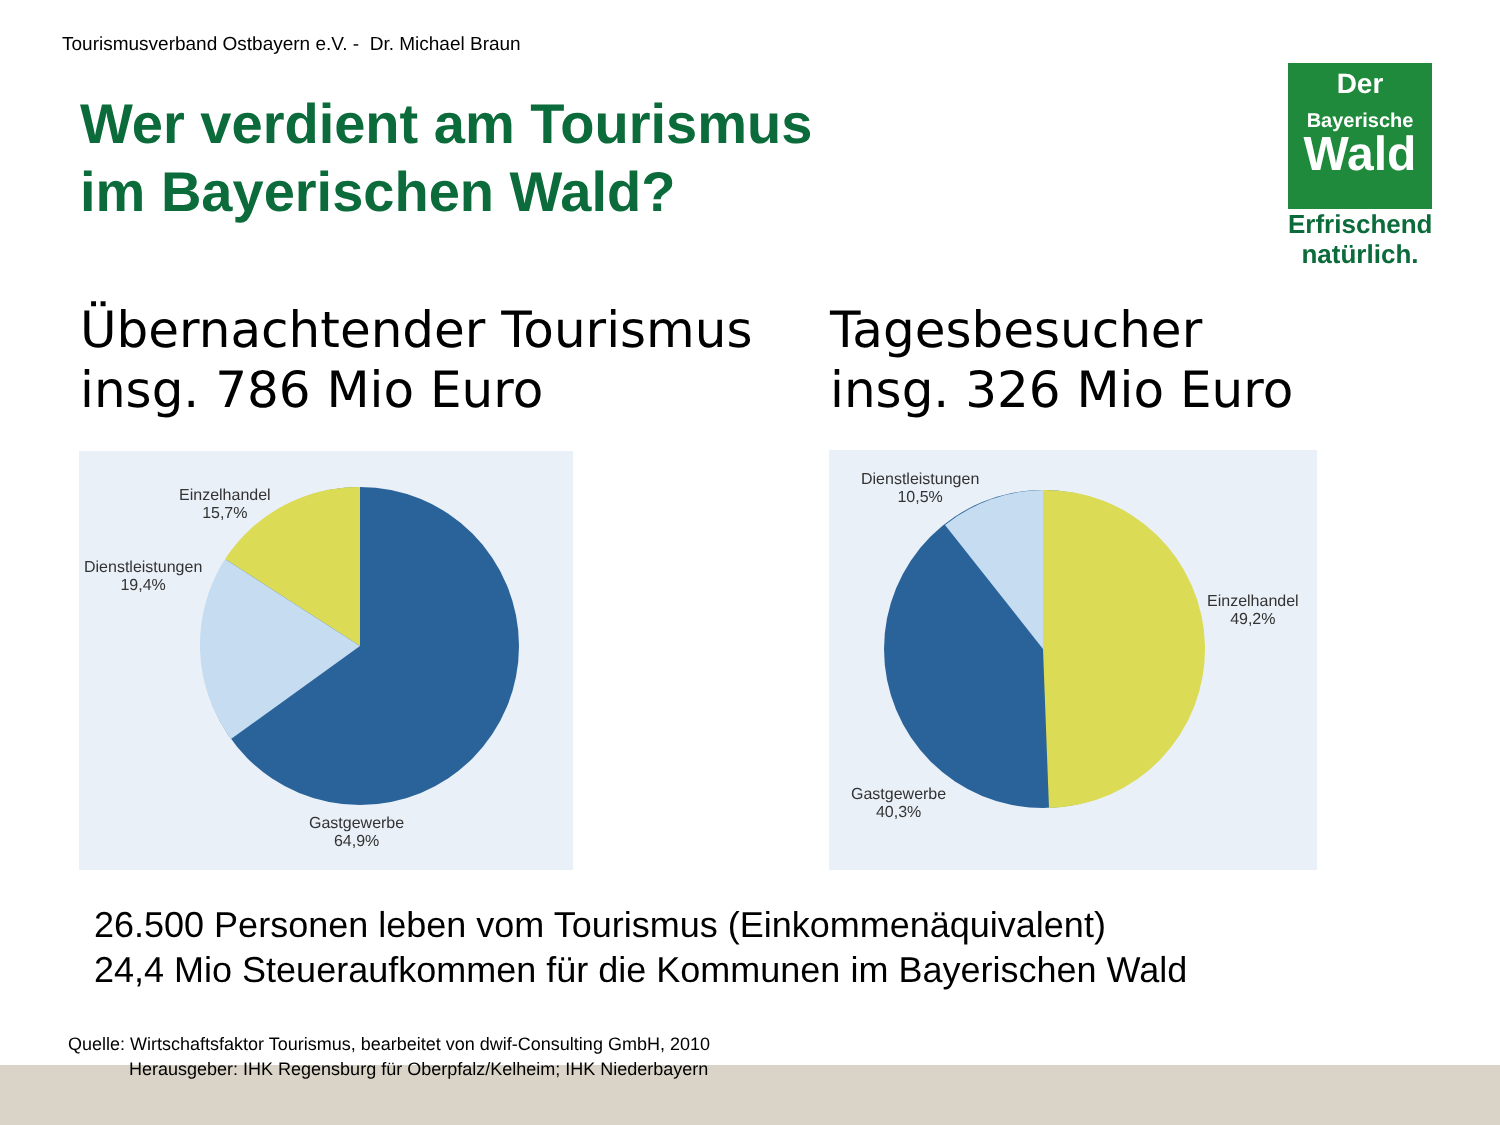Tourismusverband Ostbayern e.V. - Dr. Michael Braun
Wer verdient am Tourismus
im Bayerischen Wald?
Der
Bayerische
Wald
Erfrischend
natürlich.
Übernachtender Tourismus
insg. 786 Mio Euro
Tagesbesucher
insg. 326 Mio Euro
Einzelhandel
15,7%
Dienstleistungen
19,4%
Gastgewerbe
64,9%
Dienstleistungen
10,5%
Einzelhandel
49,2%
Gastgewerbe
40,3%
26.500 Personen leben vom Tourismus (Einkommenäquivalent)
24,4 Mio Steueraufkommen für die Kommunen im Bayerischen Wald
Quelle: Wirtschaftsfaktor Tourismus, bearbeitet von dwif-Consulting GmbH, 2010
Herausgeber: IHK Regensburg für Oberpfalz/Kelheim; IHK Niederbayern